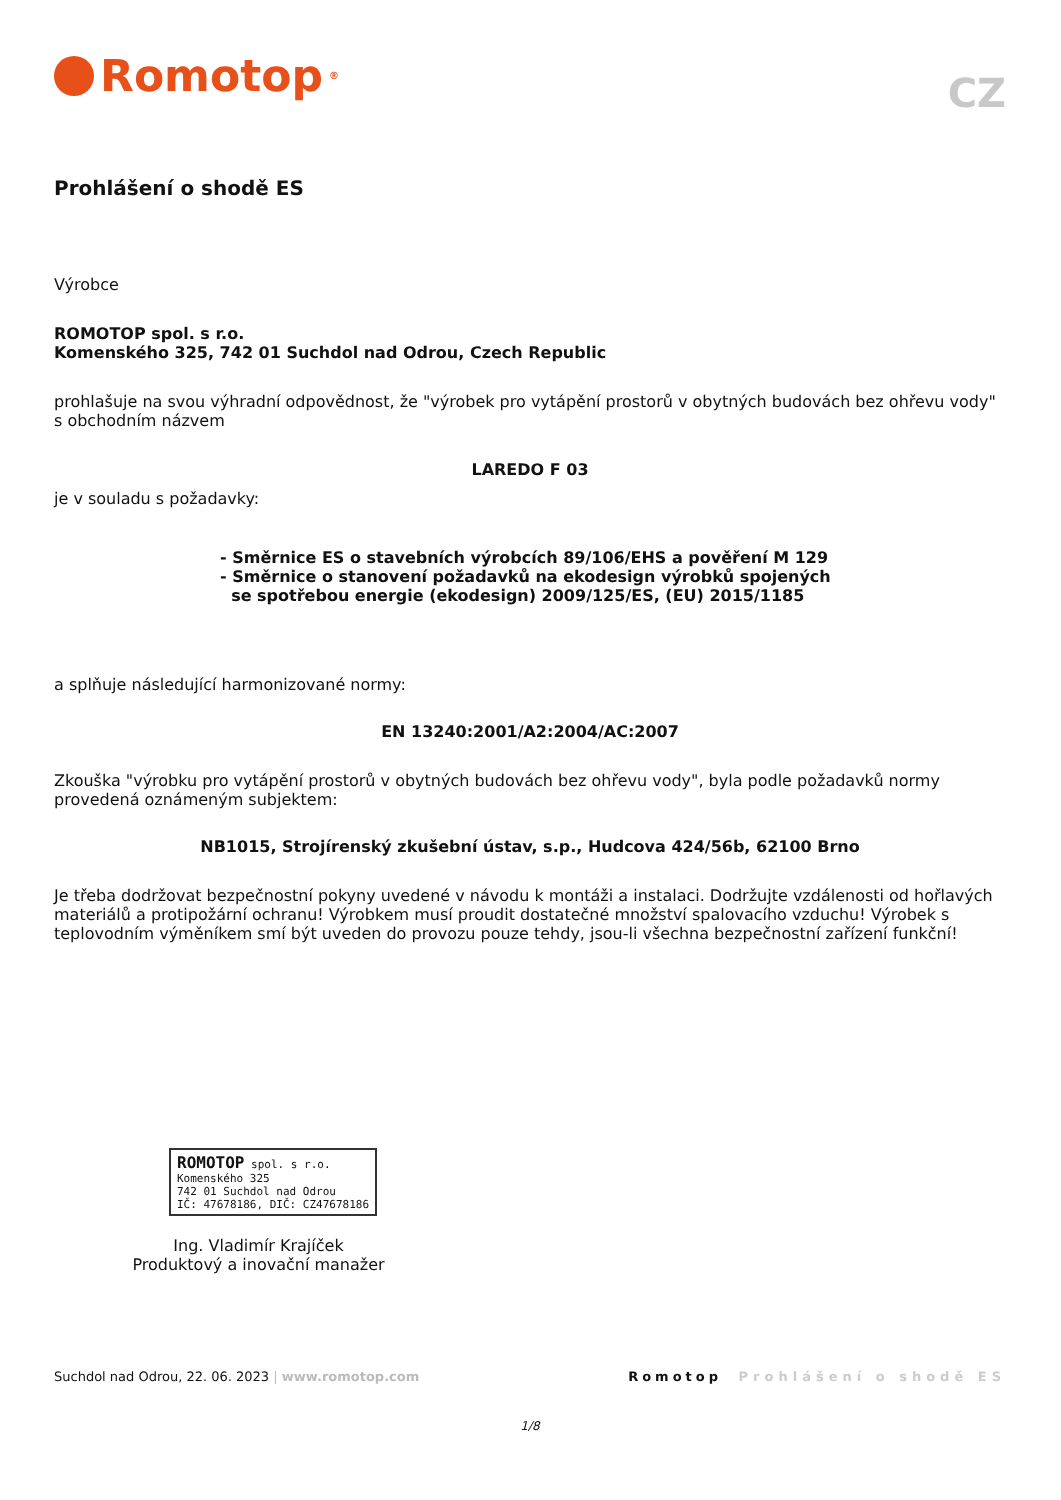Romotop<sup>®</sup>
CZ
Prohlášení o shodě ES
Výrobce
ROMOTOP spol. s r.o.
Komenského 325, 742 01 Suchdol nad Odrou, Czech Republic
prohlašuje na svou výhradní odpovědnost, že "výrobek pro vytápění prostorů v obytných budovách bez ohřevu vody" s obchodním názvem
LAREDO F 03
je v souladu s požadavky:
- Směrnice ES o stavebních výrobcích 89/106/EHS a pověření M 129
- Směrnice o stanovení požadavků na ekodesign výrobků spojených
se spotřebou energie (ekodesign) 2009/125/ES, (EU) 2015/1185
a splňuje následující harmonizované normy:
EN 13240:2001/A2:2004/AC:2007
Zkouška "výrobku pro vytápění prostorů v obytných budovách bez ohřevu vody", byla podle požadavků normy provedená oznámeným subjektem:
NB1015, Strojírenský zkušební ústav, s.p., Hudcova 424/56b, 62100 Brno
Je třeba dodržovat bezpečnostní pokyny uvedené v návodu k montáži a instalaci. Dodržujte vzdálenosti od hořlavých materiálů a protipožární ochranu! Výrobkem musí proudit dostatečné množství spalovacího vzduchu! Výrobek s teplovodním výměníkem smí být uveden do provozu pouze tehdy, jsou-li všechna bezpečnostní zařízení funkční!
ROMOTOP spol. s r.o.
Komenského 325
742 01 Suchdol nad Odrou
IČ: 47678186, DIČ: CZ47678186
Ing. Vladimír Krajíček
Produktový a inovační manažer
Suchdol nad Odrou, 22. 06. 2023 | www.romotop.com Romotop Prohlášení o shodě ES
1/8